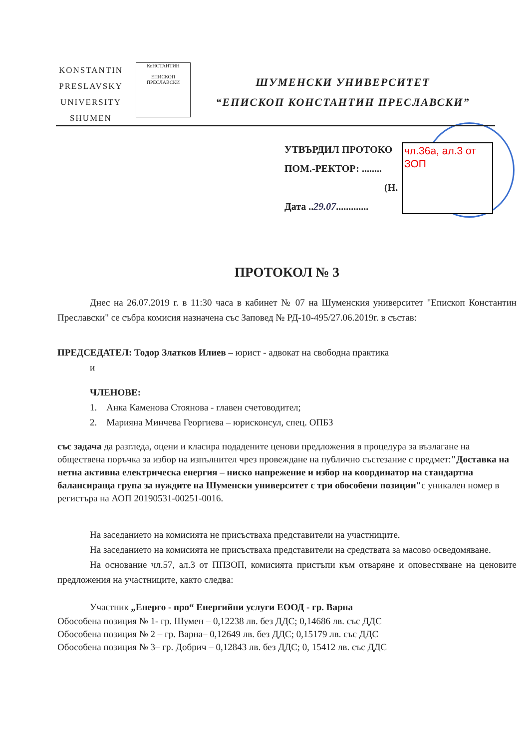KONSTANTIN
PRESLAVSKY
UNIVERSITY
SHUMEN
КоНСТАНТИН
ЕПИСКОП ПРЕСЛАВСКИ
ШУМЕНСКИ УНИВЕРСИТЕТ
“ЕПИСКОП КОНСТАНТИН ПРЕСЛАВСКИ”
УТВЪРДИЛ ПРОТОКО
ПОМ.-РЕКТОР: ........
(Н.
Дата ..29.07.............
чл.36а, ал.3 от ЗОП
ПРОТОКОЛ № 3
Днес на 26.07.2019 г. в 11:30 часа в кабинет № 07 на Шуменския университет "Епископ Константин Преславски" се събра комисия назначена със Заповед № РД-10-495/27.06.2019г. в състав:
ПРЕДСЕДАТЕЛ: Тодор Златков Илиев – юрист - адвокат на свободна практика
и
ЧЛЕНОВЕ:
1. Анка Каменова Стоянова - главен счетоводител;
2. Марияна Минчева Георгиева – юрисконсул, спец. ОПБЗ
със задача да разгледа, оцени и класира подадените ценови предложения в процедура за възлагане на обществена поръчка за избор на изпълнител чрез провеждане на публично състезание с предмет:"Доставка на нетна активна електрическа енергия – ниско напрежение и избор на координатор на стандартна балансираща група за нуждите на Шуменски университет с три обособени позиции"с уникален номер в регистъра на АОП 20190531-00251-0016.
На заседанието на комисията не присъстваха представители на участниците.
На заседанието на комисията не присъстваха представители на средствата за масово осведомяване.
На основание чл.57, ал.3 от ППЗОП, комисията пристъпи към отваряне и оповестяване на ценовите предложения на участниците, както следва:
Участник „Енерго - про“ Енергийни услуги ЕООД - гр. Варна
Обособена позиция № 1- гр. Шумен – 0,12238 лв. без ДДС; 0,14686 лв. със ДДС
Обособена позиция № 2 – гр. Варна– 0,12649 лв. без ДДС; 0,15179 лв. със ДДС
Обособена позиция № 3– гр. Добрич – 0,12843 лв. без ДДС; 0, 15412 лв. със ДДС